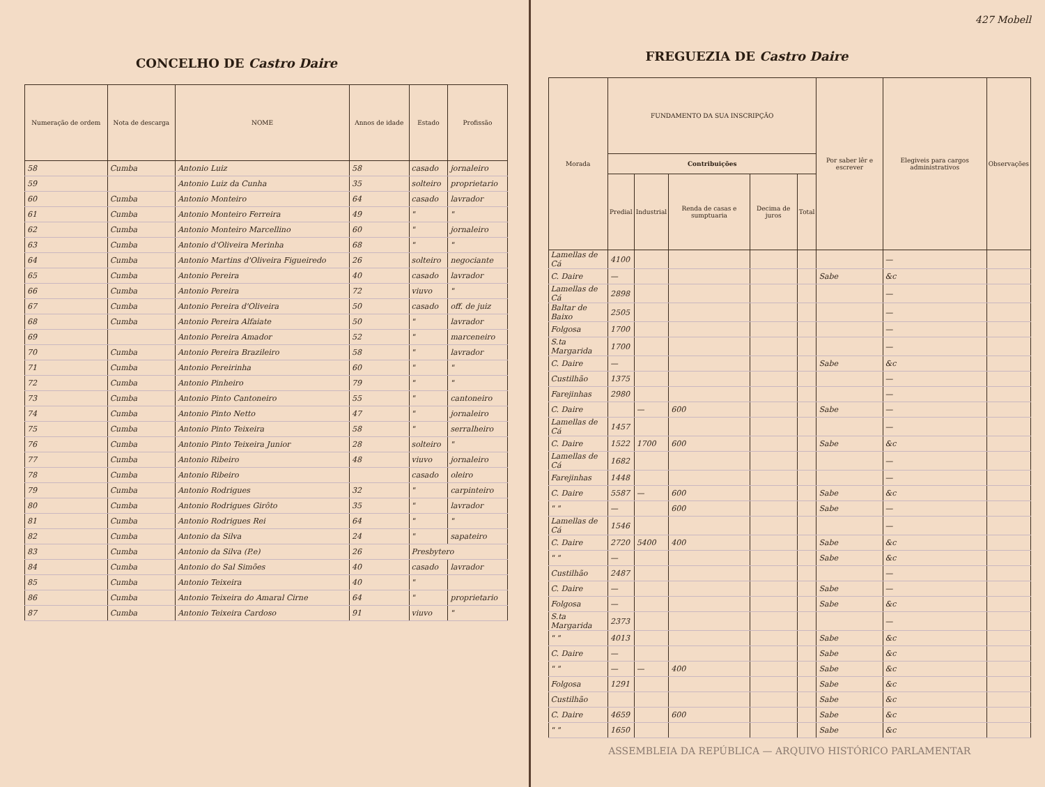CONCELHO DE Castro Daire
| Numeração de ordem | Nota de descarga | NOME | Annos de idade | Estado | Profissão |
| --- | --- | --- | --- | --- | --- |
| 58 | Cumba | Antonio Luiz | 58 | casado | jornaleiro |
| 59 | | Antonio Luiz da Cunha | 35 | solteiro | proprietario |
| 60 | Cumba | Antonio Monteiro | 64 | casado | lavrador |
| 61 | Cumba | Antonio Monteiro Ferreira | 49 | " | " |
| 62 | Cumba | Antonio Monteiro Marcellino | 60 | " | jornaleiro |
| 63 | Cumba | Antonio d'Oliveira Merinha | 68 | " | " |
| 64 | Cumba | Antonio Martins d'Oliveira Figueiredo | 26 | solteiro | negociante |
| 65 | Cumba | Antonio Pereira | 40 | casado | lavrador |
| 66 | Cumba | Antonio Pereira | 72 | viuvo | " |
| 67 | Cumba | Antonio Pereira d'Oliveira | 50 | casado | off. de juiz |
| 68 | Cumba | Antonio Pereira Alfaiate | 50 | " | lavrador |
| 69 | | Antonio Pereira Amador | 52 | " | marceneiro |
| 70 | Cumba | Antonio Pereira Brazileiro | 58 | " | lavrador |
| 71 | Cumba | Antonio Pereirinha | 60 | " | " |
| 72 | Cumba | Antonio Pinheiro | 79 | " | " |
| 73 | Cumba | Antonio Pinto Cantoneiro | 55 | " | cantoneiro |
| 74 | Cumba | Antonio Pinto Netto | 47 | " | jornaleiro |
| 75 | Cumba | Antonio Pinto Teixeira | 58 | " | serralheiro |
| 76 | Cumba | Antonio Pinto Teixeira Junior | 28 | solteiro | " |
| 77 | Cumba | Antonio Ribeiro | 48 | viuvo | jornaleiro |
| 78 | Cumba | Antonio Ribeiro | | casado | oleiro |
| 79 | Cumba | Antonio Rodrigues | 32 | " | carpinteiro |
| 80 | Cumba | Antonio Rodrigues Girôto | 35 | " | lavrador |
| 81 | Cumba | Antonio Rodrigues Rei | 64 | " | " |
| 82 | Cumba | Antonio da Silva | 24 | " | sapateiro |
| 83 | Cumba | Antonio da Silva (P.e) | 26 | Presbytero | |
| 84 | Cumba | Antonio do Sal Simões | 40 | casado | lavrador |
| 85 | Cumba | Antonio Teixeira | 40 | " | |
| 86 | Cumba | Antonio Teixeira do Amaral Cirne | 64 | " | proprietario |
| 87 | Cumba | Antonio Teixeira Cardoso | 91 | viuvo | " |
427 Mobell
FREGUEZIA DE Castro Daire
| Morada | FUNDAMENTO DA SUA INSCRIPÇÃO | | | | | Por saber lêr e escrever | Elegiveis para cargos administrativos | Observações |
| --- | --- | --- | --- | --- | --- | --- | --- | --- |
| | Contribuições | | | | | | | |
| | Predial | Industrial | Renda de casas e sumptuaria | Decima de juros | Total | | | |
| Lamellas de Cá | 4100 | | | | | | — | |
| C. Daire | — | | | | | Sabe | &c | |
| Lamellas de Cá | 2898 | | | | | | — | |
| Baltar de Baixo | 2505 | | | | | | — | |
| Folgosa | 1700 | | | | | | — | |
| S.ta Margarida | 1700 | | | | | | — | |
| C. Daire | — | | | | | Sabe | &c | |
| Custilhão | 1375 | | | | | | — | |
| Farejinhas | 2980 | | | | | | — | |
| C. Daire | | — | 600 | | | Sabe | — | |
| Lamellas de Cá | 1457 | | | | | | — | |
| C. Daire | 1522 | 1700 | 600 | | | Sabe | &c | |
| Lamellas de Cá | 1682 | | | | | | — | |
| Farejinhas | 1448 | | | | | | — | |
| C. Daire | 5587 | — | 600 | | | Sabe | &c | |
| " " | — | | 600 | | | Sabe | — | |
| Lamellas de Cá | 1546 | | | | | | — | |
| C. Daire | 2720 | 5400 | 400 | | | Sabe | &c | |
| " " | — | | | | | Sabe | &c | |
| Custilhão | 2487 | | | | | | — | |
| C. Daire | — | | | | | Sabe | — | |
| Folgosa | — | | | | | Sabe | &c | |
| S.ta Margarida | 2373 | | | | | | — | |
| " " | 4013 | | | | | Sabe | &c | |
| C. Daire | — | | | | | Sabe | &c | |
| " " | — | — | 400 | | | Sabe | &c | |
| Folgosa | 1291 | | | | | Sabe | &c | |
| Custilhão | | | | | | Sabe | &c | |
| C. Daire | 4659 | | 600 | | | Sabe | &c | |
| " " | 1650 | | | | | Sabe | &c | |
ASSEMBLEIA DA REPÚBLICA — ARQUIVO HISTÓRICO PARLAMENTAR